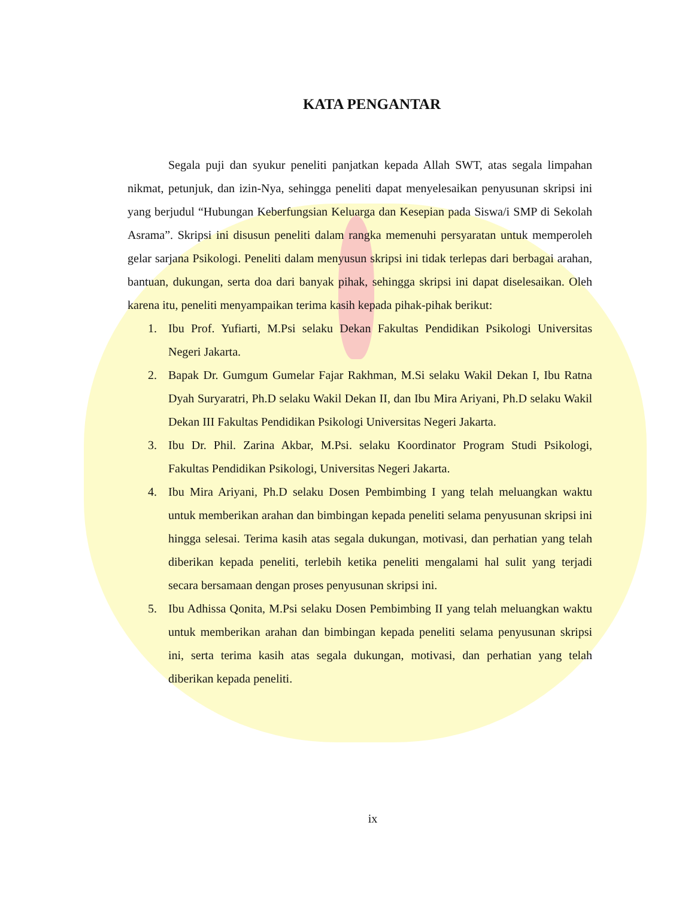KATA PENGANTAR
Segala puji dan syukur peneliti panjatkan kepada Allah SWT, atas segala limpahan nikmat, petunjuk, dan izin-Nya, sehingga peneliti dapat menyelesaikan penyusunan skripsi ini yang berjudul “Hubungan Keberfungsian Keluarga dan Kesepian pada Siswa/i SMP di Sekolah Asrama”. Skripsi ini disusun peneliti dalam rangka memenuhi persyaratan untuk memperoleh gelar sarjana Psikologi. Peneliti dalam menyusun skripsi ini tidak terlepas dari berbagai arahan, bantuan, dukungan, serta doa dari banyak pihak, sehingga skripsi ini dapat diselesaikan. Oleh karena itu, peneliti menyampaikan terima kasih kepada pihak-pihak berikut:
1. Ibu Prof. Yufiarti, M.Psi selaku Dekan Fakultas Pendidikan Psikologi Universitas Negeri Jakarta.
2. Bapak Dr. Gumgum Gumelar Fajar Rakhman, M.Si selaku Wakil Dekan I, Ibu Ratna Dyah Suryaratri, Ph.D selaku Wakil Dekan II, dan Ibu Mira Ariyani, Ph.D selaku Wakil Dekan III Fakultas Pendidikan Psikologi Universitas Negeri Jakarta.
3. Ibu Dr. Phil. Zarina Akbar, M.Psi. selaku Koordinator Program Studi Psikologi, Fakultas Pendidikan Psikologi, Universitas Negeri Jakarta.
4. Ibu Mira Ariyani, Ph.D selaku Dosen Pembimbing I yang telah meluangkan waktu untuk memberikan arahan dan bimbingan kepada peneliti selama penyusunan skripsi ini hingga selesai. Terima kasih atas segala dukungan, motivasi, dan perhatian yang telah diberikan kepada peneliti, terlebih ketika peneliti mengalami hal sulit yang terjadi secara bersamaan dengan proses penyusunan skripsi ini.
5. Ibu Adhissa Qonita, M.Psi selaku Dosen Pembimbing II yang telah meluangkan waktu untuk memberikan arahan dan bimbingan kepada peneliti selama penyusunan skripsi ini, serta terima kasih atas segala dukungan, motivasi, dan perhatian yang telah diberikan kepada peneliti.
ix